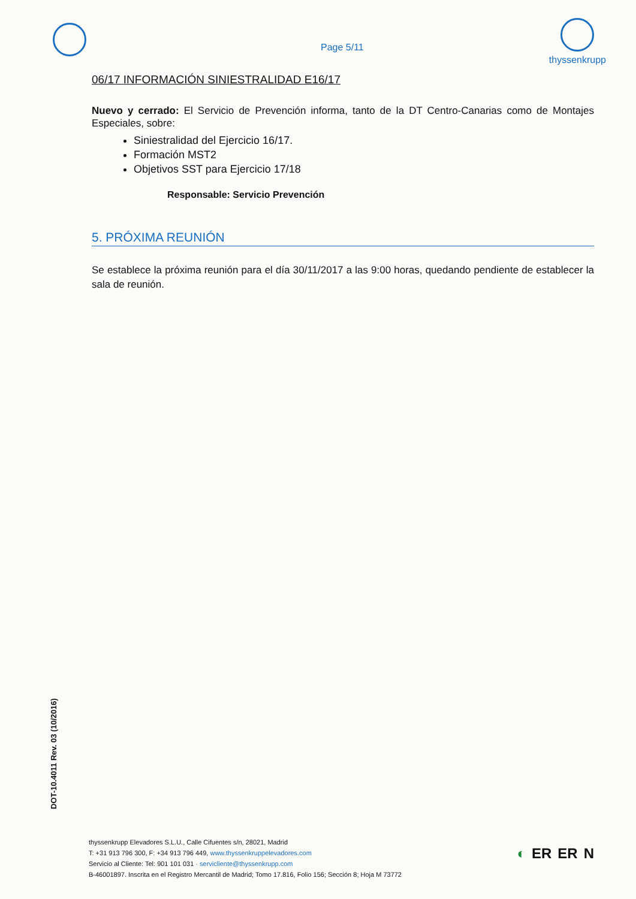Page 5/11
thyssenkrupp
06/17 INFORMACIÓN SINIESTRALIDAD E16/17
Nuevo y cerrado: El Servicio de Prevención informa, tanto de la DT Centro-Canarias como de Montajes Especiales, sobre:
Siniestralidad del Ejercicio 16/17.
Formación MST2
Objetivos SST para Ejercicio 17/18
Responsable: Servicio Prevención
5. PRÓXIMA REUNIÓN
Se establece la próxima reunión para el día 30/11/2017 a las 9:00 horas, quedando pendiente de establecer la sala de reunión.
DOT-10.4011 Rev. 03 (10/2016)
thyssenkrupp Elevadores S.L.U., Calle Cifuentes s/n, 28021, Madrid
T: +31 913 796 300, F: +34 913 796 449, www.thyssenkruppelevadores.com
Servicio al Cliente: Tel: 901 101 031 · servicliente@thyssenkrupp.com
B-46001897. Inscrita en el Registro Mercantil de Madrid; Tomo 17.816, Folio 156; Sección 8; Hoja M 73772
◐ ER ER N